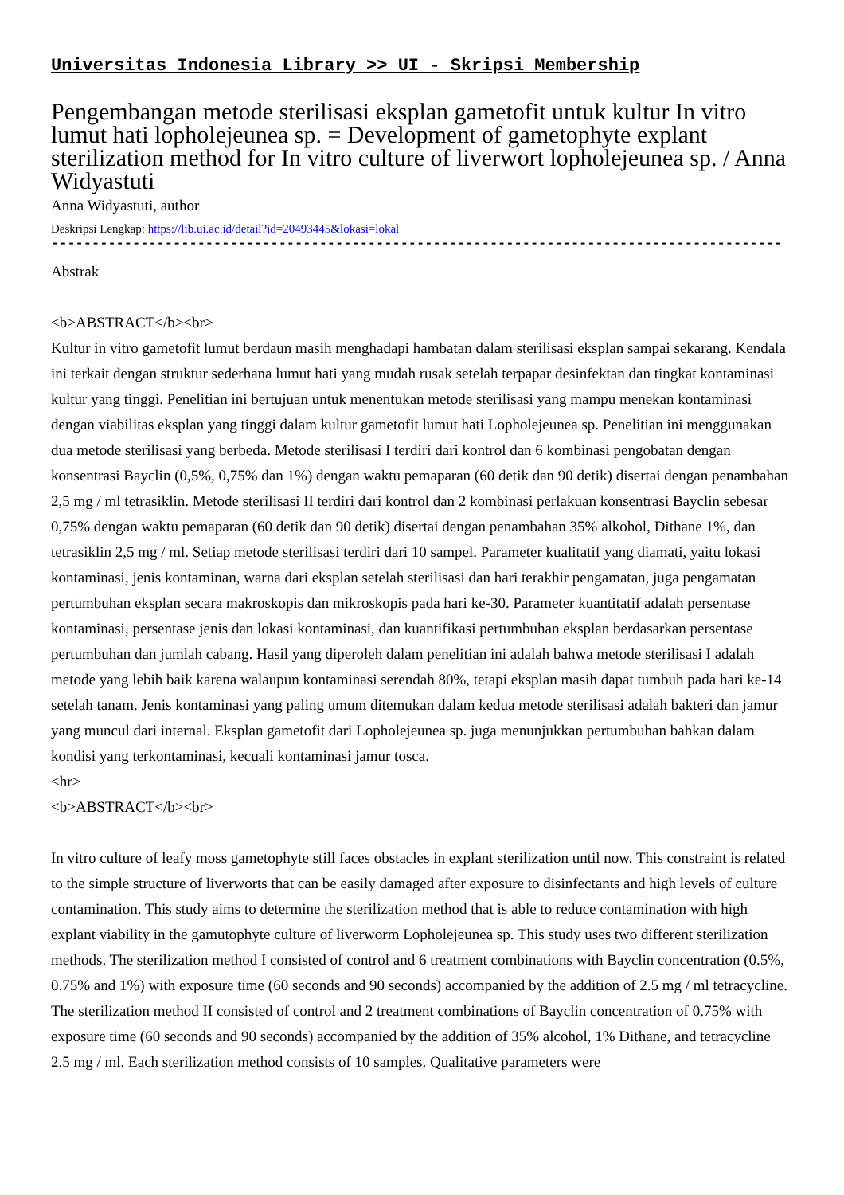Universitas Indonesia Library >> UI - Skripsi Membership
Pengembangan metode sterilisasi eksplan gametofit untuk kultur In vitro lumut hati lopholejeunea sp. = Development of gametophyte explant sterilization method for In vitro culture of liverwort lopholejeunea sp. / Anna Widyastuti
Anna Widyastuti, author
Deskripsi Lengkap: https://lib.ui.ac.id/detail?id=20493445&lokasi=lokal
------------------------------------------------------------------------------------------
Abstrak
<b>ABSTRACT</b><br>
Kultur in vitro gametofit lumut berdaun masih menghadapi hambatan dalam sterilisasi eksplan sampai sekarang. Kendala ini terkait dengan struktur sederhana lumut hati yang mudah rusak setelah terpapar desinfektan dan tingkat kontaminasi kultur yang tinggi. Penelitian ini bertujuan untuk menentukan metode sterilisasi yang mampu menekan kontaminasi dengan viabilitas eksplan yang tinggi dalam kultur gametofit lumut hati Lopholejeunea sp. Penelitian ini menggunakan dua metode sterilisasi yang berbeda. Metode sterilisasi I terdiri dari kontrol dan 6 kombinasi pengobatan dengan konsentrasi Bayclin (0,5%, 0,75% dan 1%) dengan waktu pemaparan (60 detik dan 90 detik) disertai dengan penambahan 2,5 mg / ml tetrasiklin. Metode sterilisasi II terdiri dari kontrol dan 2 kombinasi perlakuan konsentrasi Bayclin sebesar 0,75% dengan waktu pemaparan (60 detik dan 90 detik) disertai dengan penambahan 35% alkohol, Dithane 1%, dan tetrasiklin 2,5 mg / ml. Setiap metode sterilisasi terdiri dari 10 sampel. Parameter kualitatif yang diamati, yaitu lokasi kontaminasi, jenis kontaminan, warna dari eksplan setelah sterilisasi dan hari terakhir pengamatan, juga pengamatan pertumbuhan eksplan secara makroskopis dan mikroskopis pada hari ke-30. Parameter kuantitatif adalah persentase kontaminasi, persentase jenis dan lokasi kontaminasi, dan kuantifikasi pertumbuhan eksplan berdasarkan persentase pertumbuhan dan jumlah cabang. Hasil yang diperoleh dalam penelitian ini adalah bahwa metode sterilisasi I adalah metode yang lebih baik karena walaupun kontaminasi serendah 80%, tetapi eksplan masih dapat tumbuh pada hari ke-14 setelah tanam. Jenis kontaminasi yang paling umum ditemukan dalam kedua metode sterilisasi adalah bakteri dan jamur yang muncul dari internal. Eksplan gametofit dari Lopholejeunea sp. juga menunjukkan pertumbuhan bahkan dalam kondisi yang terkontaminasi, kecuali kontaminasi jamur tosca.
<hr>
<b>ABSTRACT</b><br>
In vitro culture of leafy moss gametophyte still faces obstacles in explant sterilization until now. This constraint is related to the simple structure of liverworts that can be easily damaged after exposure to disinfectants and high levels of culture contamination. This study aims to determine the sterilization method that is able to reduce contamination with high explant viability in the gamutophyte culture of liverworm Lopholejeunea sp. This study uses two different sterilization methods. The sterilization method I consisted of control and 6 treatment combinations with Bayclin concentration (0.5%, 0.75% and 1%) with exposure time (60 seconds and 90 seconds) accompanied by the addition of 2.5 mg / ml tetracycline. The sterilization method II consisted of control and 2 treatment combinations of Bayclin concentration of 0.75% with exposure time (60 seconds and 90 seconds) accompanied by the addition of 35% alcohol, 1% Dithane, and tetracycline 2.5 mg / ml. Each sterilization method consists of 10 samples. Qualitative parameters were